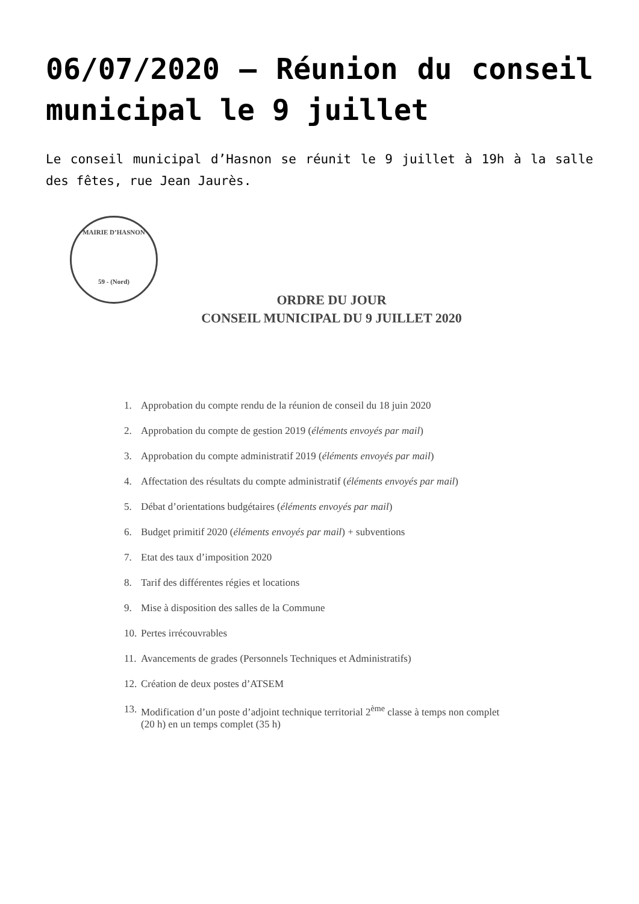06/07/2020 – Réunion du conseil municipal le 9 juillet
Le conseil municipal d’Hasnon se réunit le 9 juillet à 19h à la salle des fêtes, rue Jean Jaurès.
MAIRIE D’HASNON
59 - (Nord)
ORDRE DU JOUR
CONSEIL MUNICIPAL DU 9 JUILLET 2020
1. Approbation du compte rendu de la réunion de conseil du 18 juin 2020
2. Approbation du compte de gestion 2019 (éléments envoyés par mail)
3. Approbation du compte administratif 2019 (éléments envoyés par mail)
4. Affectation des résultats du compte administratif (éléments envoyés par mail)
5. Débat d’orientations budgétaires (éléments envoyés par mail)
6. Budget primitif 2020 (éléments envoyés par mail) + subventions
7. Etat des taux d’imposition 2020
8. Tarif des différentes régies et locations
9. Mise à disposition des salles de la Commune
10. Pertes irrécouvrables
11. Avancements de grades (Personnels Techniques et Administratifs)
12. Création de deux postes d’ATSEM
13. Modification d’un poste d’adjoint technique territorial 2<sup>ème</sup> classe à temps non complet
(20 h) en un temps complet (35 h)